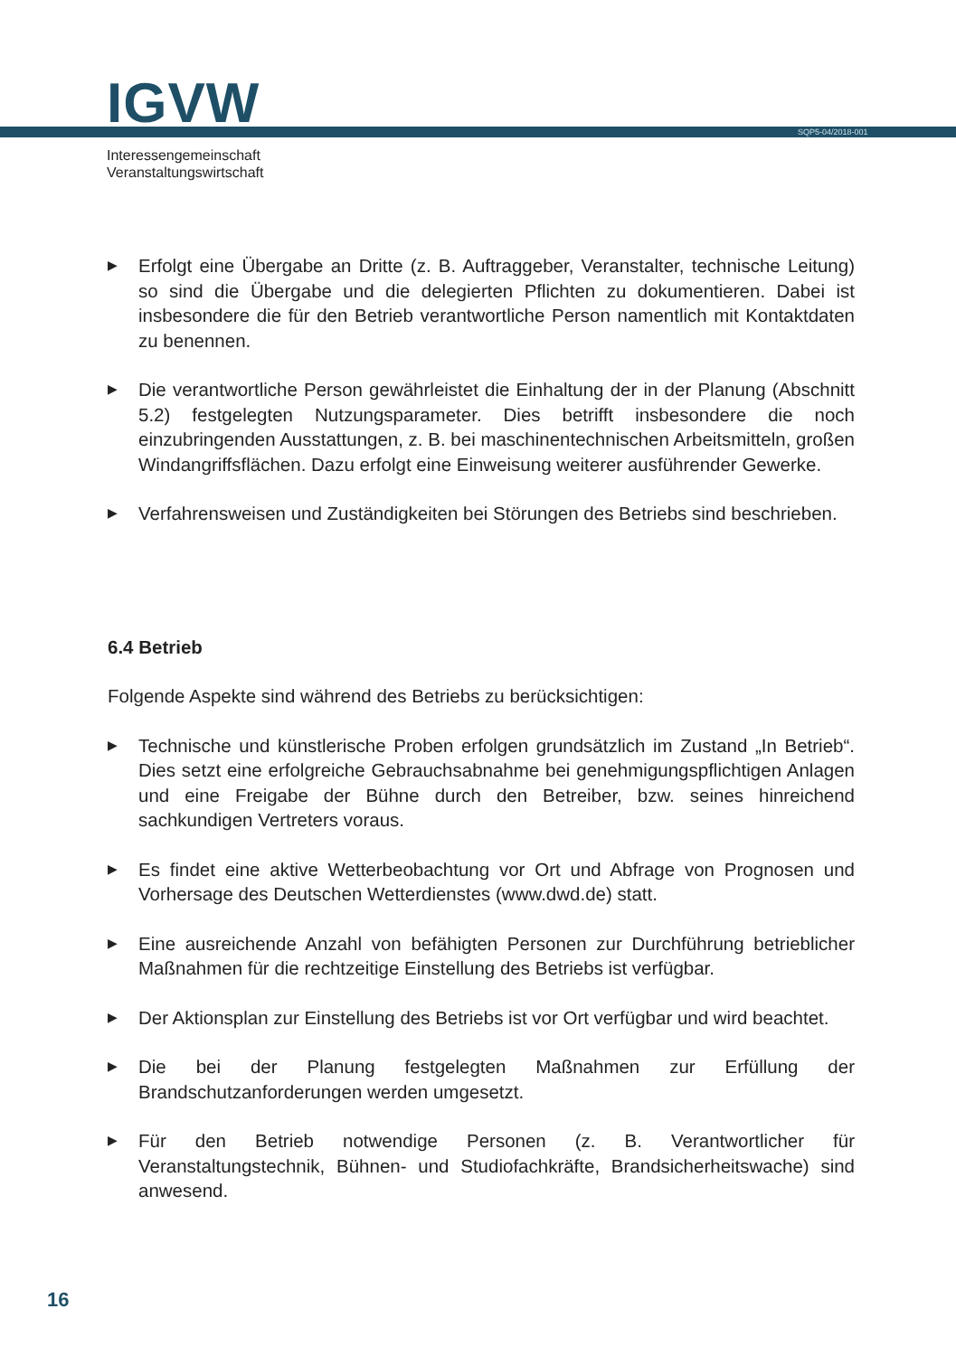IGVW SQP5-04/2018-001
Interessengemeinschaft
Veranstaltungswirtschaft
▶ Erfolgt eine Übergabe an Dritte (z. B. Auftraggeber, Veranstalter, technische Leitung) so sind die Übergabe und die delegierten Pflichten zu dokumentieren. Dabei ist insbesondere die für den Betrieb verantwortliche Person namentlich mit Kontaktdaten zu benennen.
▶ Die verantwortliche Person gewährleistet die Einhaltung der in der Planung (Abschnitt 5.2) festgelegten Nutzungsparameter. Dies betrifft insbesondere die noch einzubringenden Ausstattungen, z. B. bei maschinentechnischen Arbeitsmitteln, großen Windangriffsflächen. Dazu erfolgt eine Einweisung weiterer ausführender Gewerke.
▶ Verfahrensweisen und Zuständigkeiten bei Störungen des Betriebs sind beschrieben.
6.4 Betrieb
Folgende Aspekte sind während des Betriebs zu berücksichtigen:
▶ Technische und künstlerische Proben erfolgen grundsätzlich im Zustand „In Betrieb“. Dies setzt eine erfolgreiche Gebrauchsabnahme bei genehmigungspflichtigen Anlagen und eine Freigabe der Bühne durch den Betreiber, bzw. seines hinreichend sachkundigen Vertreters voraus.
▶ Es findet eine aktive Wetterbeobachtung vor Ort und Abfrage von Prognosen und Vorhersage des Deutschen Wetterdienstes (www.dwd.de) statt.
▶ Eine ausreichende Anzahl von befähigten Personen zur Durchführung betrieblicher Maßnahmen für die rechtzeitige Einstellung des Betriebs ist verfügbar.
▶ Der Aktionsplan zur Einstellung des Betriebs ist vor Ort verfügbar und wird beachtet.
▶ Die bei der Planung festgelegten Maßnahmen zur Erfüllung der Brandschutzanforderungen werden umgesetzt.
▶ Für den Betrieb notwendige Personen (z. B. Verantwortlicher für Veranstaltungstechnik, Bühnen- und Studiofachkräfte, Brandsicherheitswache) sind anwesend.
16